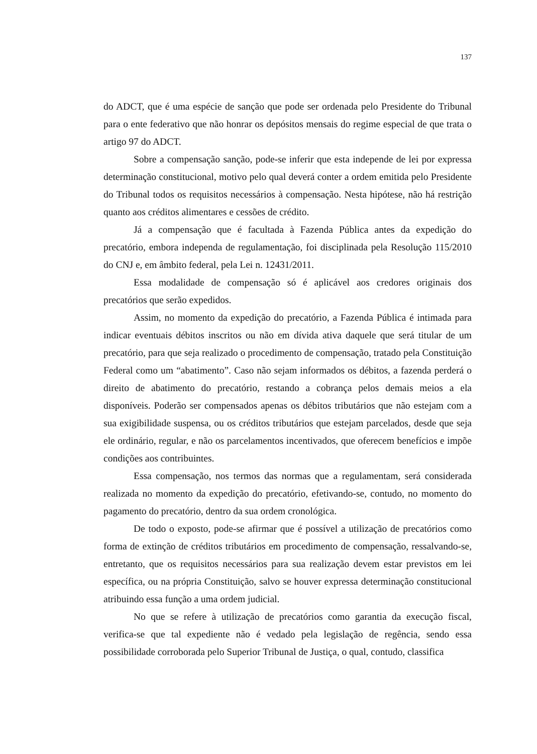137
do ADCT, que é uma espécie de sanção que pode ser ordenada pelo Presidente do Tribunal para o ente federativo que não honrar os depósitos mensais do regime especial de que trata o artigo 97 do ADCT.
Sobre a compensação sanção, pode-se inferir que esta independe de lei por expressa determinação constitucional, motivo pelo qual deverá conter a ordem emitida pelo Presidente do Tribunal todos os requisitos necessários à compensação. Nesta hipótese, não há restrição quanto aos créditos alimentares e cessões de crédito.
Já a compensação que é facultada à Fazenda Pública antes da expedição do precatório, embora independa de regulamentação, foi disciplinada pela Resolução 115/2010 do CNJ e, em âmbito federal, pela Lei n. 12431/2011.
Essa modalidade de compensação só é aplicável aos credores originais dos precatórios que serão expedidos.
Assim, no momento da expedição do precatório, a Fazenda Pública é intimada para indicar eventuais débitos inscritos ou não em dívida ativa daquele que será titular de um precatório, para que seja realizado o procedimento de compensação, tratado pela Constituição Federal como um “abatimento”. Caso não sejam informados os débitos, a fazenda perderá o direito de abatimento do precatório, restando a cobrança pelos demais meios a ela disponíveis. Poderão ser compensados apenas os débitos tributários que não estejam com a sua exigibilidade suspensa, ou os créditos tributários que estejam parcelados, desde que seja ele ordinário, regular, e não os parcelamentos incentivados, que oferecem benefícios e impõe condições aos contribuintes.
Essa compensação, nos termos das normas que a regulamentam, será considerada realizada no momento da expedição do precatório, efetivando-se, contudo, no momento do pagamento do precatório, dentro da sua ordem cronológica.
De todo o exposto, pode-se afirmar que é possível a utilização de precatórios como forma de extinção de créditos tributários em procedimento de compensação, ressalvando-se, entretanto, que os requisitos necessários para sua realização devem estar previstos em lei específica, ou na própria Constituição, salvo se houver expressa determinação constitucional atribuindo essa função a uma ordem judicial.
No que se refere à utilização de precatórios como garantia da execução fiscal, verifica-se que tal expediente não é vedado pela legislação de regência, sendo essa possibilidade corroborada pelo Superior Tribunal de Justiça, o qual, contudo, classifica